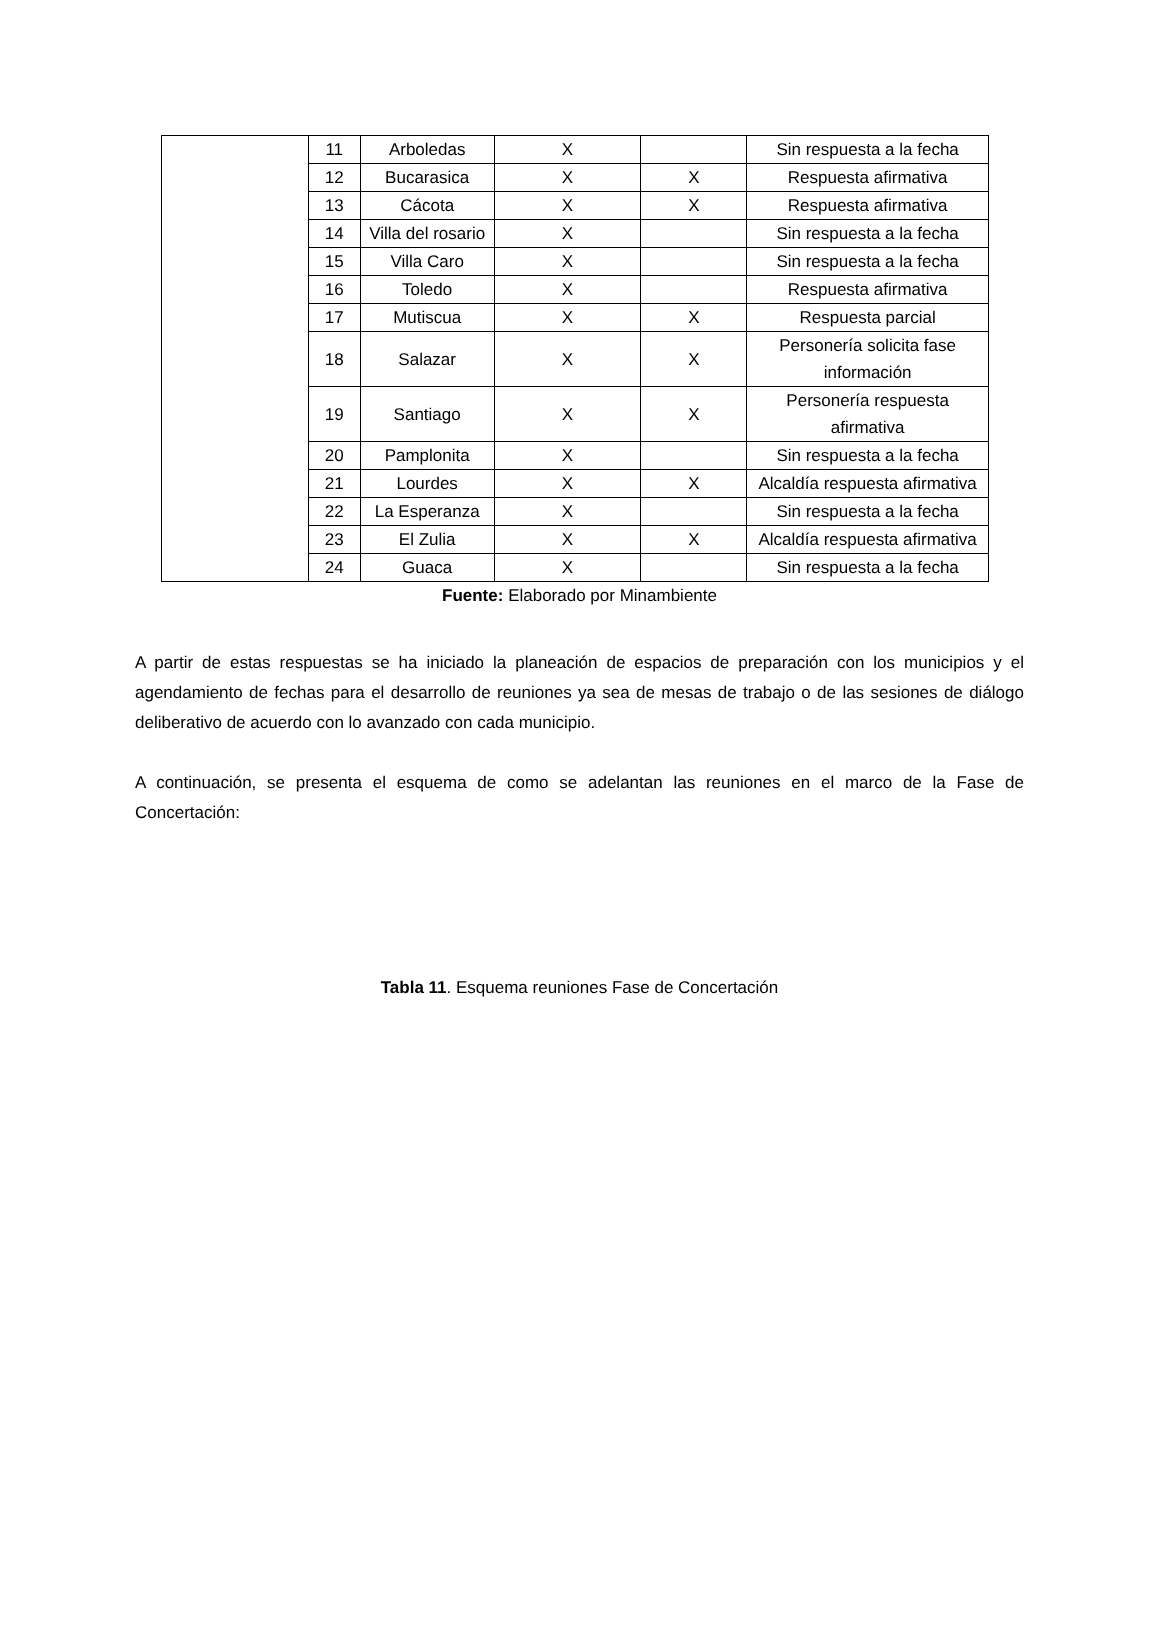| | 11 | Arboledas | X | | Sin respuesta a la fecha |
| | 12 | Bucarasica | X | X | Respuesta afirmativa |
| | 13 | Cácota | X | X | Respuesta afirmativa |
| | 14 | Villa del rosario | X | | Sin respuesta a la fecha |
| | 15 | Villa Caro | X | | Sin respuesta a la fecha |
| | 16 | Toledo | X | | Respuesta afirmativa |
| | 17 | Mutiscua | X | X | Respuesta parcial |
| | 18 | Salazar | X | X | Personería solicita fase información |
| | 19 | Santiago | X | X | Personería respuesta afirmativa |
| | 20 | Pamplonita | X | | Sin respuesta a la fecha |
| | 21 | Lourdes | X | X | Alcaldía respuesta afirmativa |
| | 22 | La Esperanza | X | | Sin respuesta a la fecha |
| | 23 | El Zulia | X | X | Alcaldía respuesta afirmativa |
| | 24 | Guaca | X | | Sin respuesta a la fecha |
Fuente: Elaborado por Minambiente
A partir de estas respuestas se ha iniciado la planeación de espacios de preparación con los municipios y el agendamiento de fechas para el desarrollo de reuniones ya sea de mesas de trabajo o de las sesiones de diálogo deliberativo de acuerdo con lo avanzado con cada municipio.
A continuación, se presenta el esquema de como se adelantan las reuniones en el marco de la Fase de Concertación:
Tabla 11. Esquema reuniones Fase de Concertación